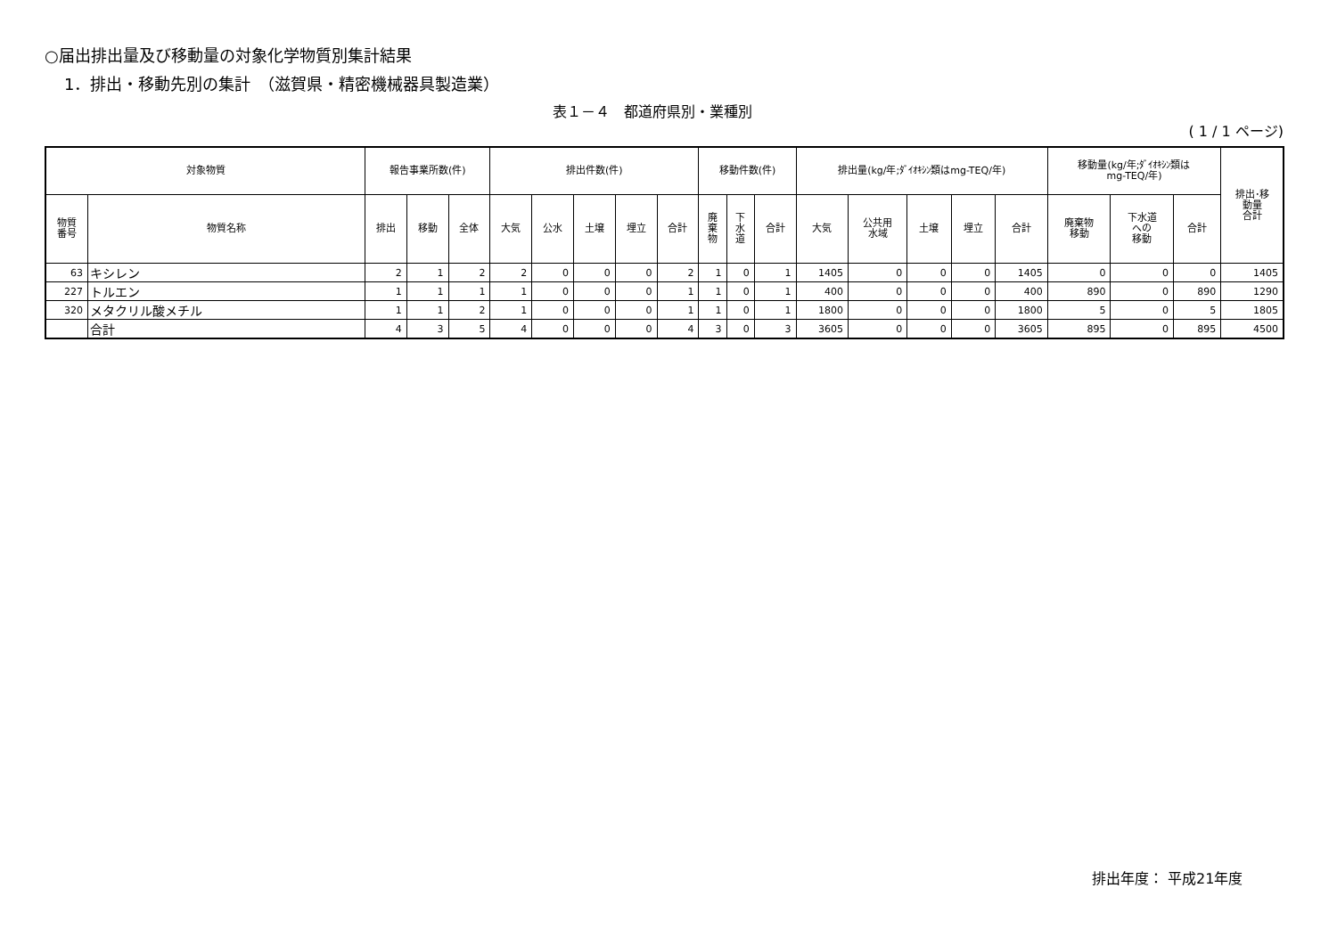○届出排出量及び移動量の対象化学物質別集計結果
1．排出・移動先別の集計　（滋賀県・精密機械器具製造業）
表１－４　都道府県別・業種別
( 1 / 1 ページ)
| 対象物質 | | 報告事業所数(件) | | | 排出件数(件) | | | | | 移動件数(件) | | | 排出量(kg/年;ﾀﾞｲｵｷｼﾝ類はmg-TEQ/年) | | | | | 移動量(kg/年;ﾀﾞｲｵｷｼﾝ類は mg-TEQ/年) | | | 排出･移 動量 合計 |
| --- | --- | --- | --- | --- | --- | --- | --- | --- | --- | --- | --- | --- | --- | --- | --- | --- | --- | --- | --- | --- | --- |
| 物質 番号 | 物質名称 | 排出 | 移動 | 全体 | 大気 | 公水 | 土壌 | 埋立 | 合計 | 廃 棄 物 | 下 水 道 | 合計 | 大気 | 公共用 水域 | 土壌 | 埋立 | 合計 | 廃棄物 移動 | 下水道 への 移動 | 合計 | |
| 63 | キシレン | 2 | 1 | 2 | 2 | 0 | 0 | 0 | 2 | 1 | 0 | 1 | 1405 | 0 | 0 | 0 | 1405 | 0 | 0 | 0 | 1405 |
| 227 | トルエン | 1 | 1 | 1 | 1 | 0 | 0 | 0 | 1 | 1 | 0 | 1 | 400 | 0 | 0 | 0 | 400 | 890 | 0 | 890 | 1290 |
| 320 | メタクリル酸メチル | 1 | 1 | 2 | 1 | 0 | 0 | 0 | 1 | 1 | 0 | 1 | 1800 | 0 | 0 | 0 | 1800 | 5 | 0 | 5 | 1805 |
| | 合計 | 4 | 3 | 5 | 4 | 0 | 0 | 0 | 4 | 3 | 0 | 3 | 3605 | 0 | 0 | 0 | 3605 | 895 | 0 | 895 | 4500 |
排出年度： 平成21年度